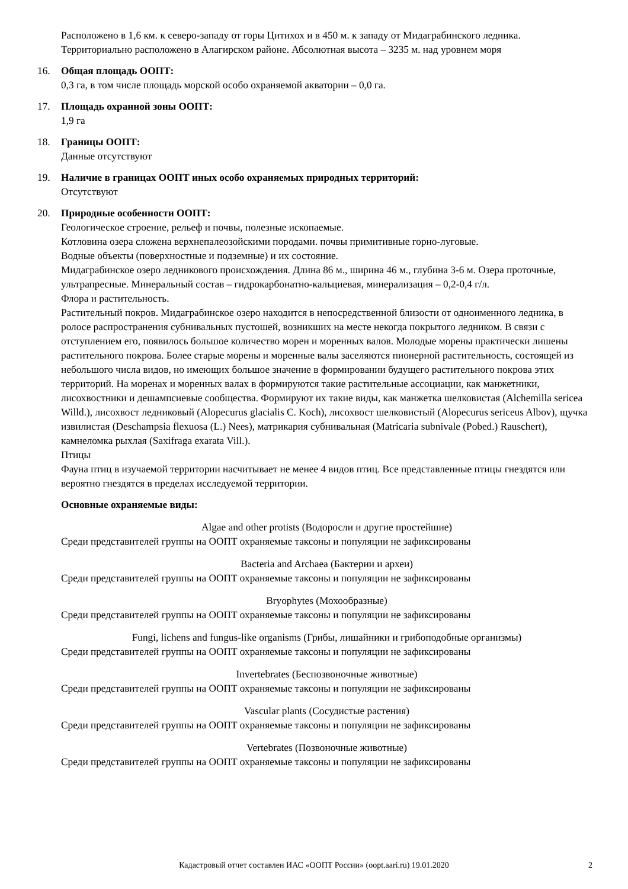Расположено в 1,6 км. к северо-западу от горы Цитихох и в 450 м. к западу от Мидаграбинского ледника. Территориально расположено в Алагирском районе. Абсолютная высота – 3235 м. над уровнем моря
16. Общая площадь ООПТ:
0,3 га, в том числе площадь морской особо охраняемой акватории – 0,0 га.
17. Площадь охранной зоны ООПТ:
1,9 га
18. Границы ООПТ:
Данные отсутствуют
19. Наличие в границах ООПТ иных особо охраняемых природных территорий:
Отсутствуют
20. Природные особенности ООПТ:
Геологическое строение, рельеф и почвы, полезные ископаемые.
Котловина озера сложена верхнепалеозойскими породами. почвы примитивные горно-луговые.
Водные объекты (поверхностные и подземные) и их состояние.
Мидаграбинское озеро ледникового происхождения. Длина 86 м., ширина 46 м., глубина 3-6 м. Озера проточные, ультрапресные. Минеральный состав – гидрокарбонатно-кальциевая, минерализация – 0,2-0,4 г/л.
Флора и растительность.
Растительный покров. Мидаграбинское озеро находится в непосредственной близости от одноименного ледника, в ролосе распространения субнивальных пустошей, возникших на месте некогда покрытого ледником. В связи с отступлением его, появилось большое количество морен и моренных валов. Молодые морены практически лишены растительного покрова. Более старые морены и моренные валы заселяются пионерной растительность, состоящей из небольшого числа видов, но имеющих большое значение в формировании будущего растительного покрова этих территорий. На моренах и моренных валах в формируются такие растительные ассоциации, как манжетники, лисохвостники и дешампсиевые сообщества. Формируют их такие виды, как манжетка шелковистая (Alchemilla sericea Willd.), лисохвост ледниковый (Alopecurus glacialis C. Koch), лисохвост шелковистый (Alopecurus sericeus Albov), щучка извилистая (Deschampsia flexuosa (L.) Nees), матрикария субнивальная (Matricaria subnivale (Pobed.) Rauschert), камнеломка рыхлая (Saxifraga exarata Vill.).
Птицы
Фауна птиц в изучаемой территории насчитывает не менее 4 видов птиц. Все представленные птицы гнездятся или вероятно гнездятся в пределах исследуемой территории.
Основные охраняемые виды:
Algae and other protists (Водоросли и другие простейшие)
Среди представителей группы на ООПТ охраняемые таксоны и популяции не зафиксированы
Bacteria and Archaea (Бактерии и археи)
Среди представителей группы на ООПТ охраняемые таксоны и популяции не зафиксированы
Bryophytes (Мохообразные)
Среди представителей группы на ООПТ охраняемые таксоны и популяции не зафиксированы
Fungi, lichens and fungus-like organisms (Грибы, лишайники и грибоподобные организмы)
Среди представителей группы на ООПТ охраняемые таксоны и популяции не зафиксированы
Invertebrates (Беспозвоночные животные)
Среди представителей группы на ООПТ охраняемые таксоны и популяции не зафиксированы
Vascular plants (Сосудистые растения)
Среди представителей группы на ООПТ охраняемые таксоны и популяции не зафиксированы
Vertebrates (Позвоночные животные)
Среди представителей группы на ООПТ охраняемые таксоны и популяции не зафиксированы
Кадастровый отчет составлен ИАС «ООПТ России» (oopt.aari.ru) 19.01.2020 2